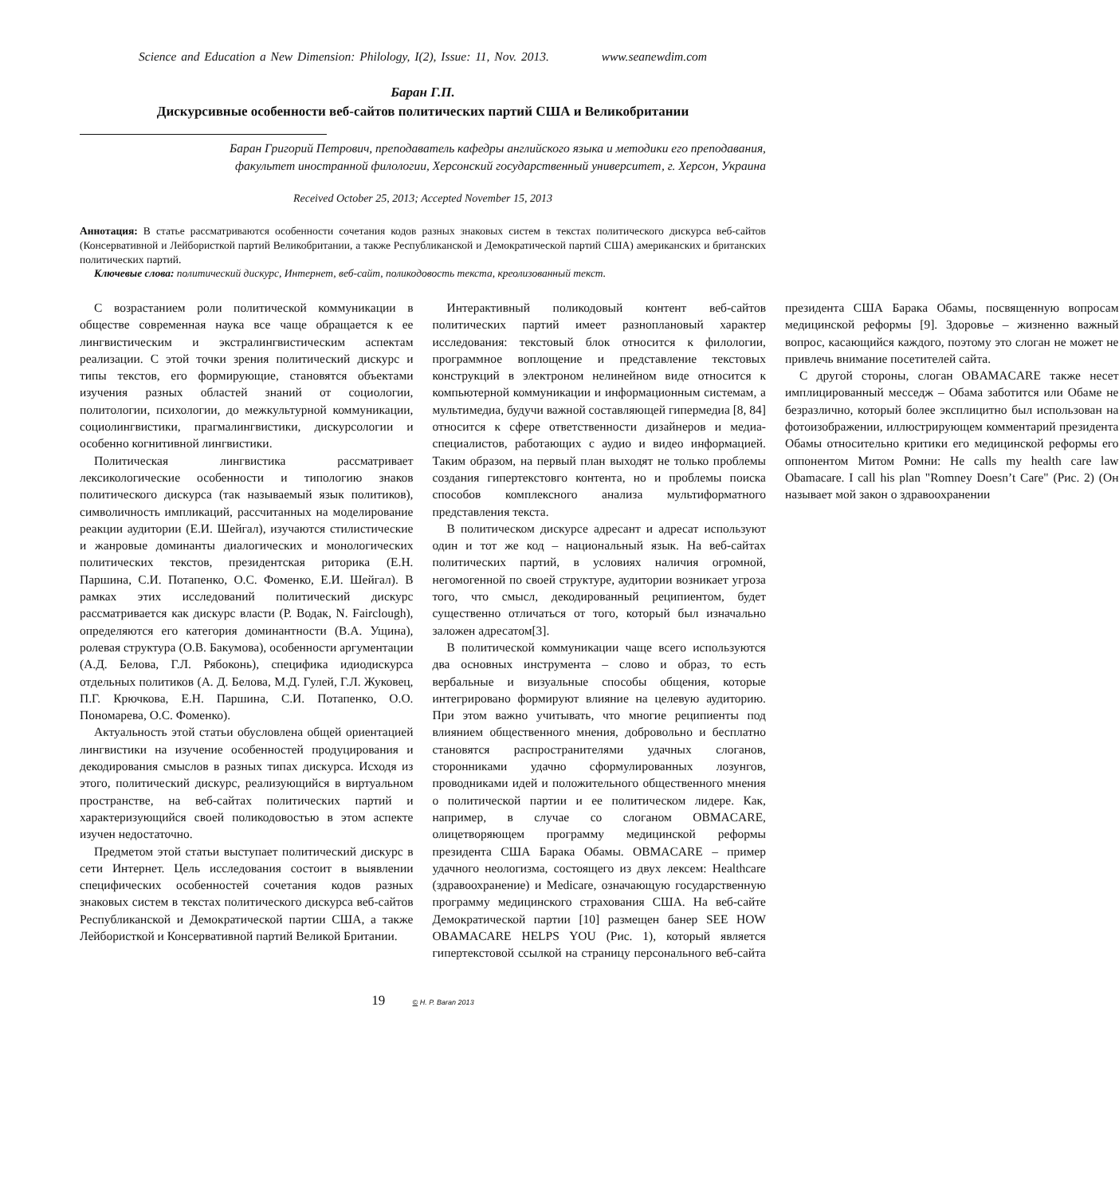Science and Education a New Dimension: Philology, I(2), Issue: 11, Nov. 2013. www.seanewdim.com
Баран Г.П.
Дискурсивные особенности веб-сайтов политических партий США и Великобритании
Баран Григорий Петрович, преподаватель кафедры английского языка и методики его преподавания,
факультет иностранной филологии, Херсонский государственный университет, г. Херсон, Украина
Received October 25, 2013; Accepted November 15, 2013
Аннотация: В статье рассматриваются особенности сочетания кодов разных знаковых систем в текстах политического дискурса веб-сайтов (Консервативной и Лейбористкой партий Великобритании, а также Республиканской и Демократической партий США) американских и британских политических партий.
Ключевые слова: политический дискурс, Интернет, веб-сайт, поликодовость текста, креолизованный текст.
С возрастанием роли политической коммуникации в обществе современная наука все чаще обращается к ее лингвистическим и экстралингвистическим аспектам реализации. С этой точки зрения политический дискурс и типы текстов, его формирующие, становятся объектами изучения разных областей знаний от социологии, политологии, психологии, до межкультурной коммуникации, социолингвистики, прагмалингвистики, дискурсологии и особенно когнитивной лингвистики.
Политическая лингвистика рассматривает лексикологические особенности и типологию знаков политического дискурса (так называемый язык политиков), символичность импликаций, рассчитанных на моделирование реакции аудитории (Е.И. Шейгал), изучаются стилистические и жанровые доминанты диалогических и монологических политических текстов, президентская риторика (Е.Н. Паршина, С.И. Потапенко, О.С. Фоменко, Е.И. Шейгал). В рамках этих исследований политический дискурс рассматривается как дискурс власти (Р. Водак, N. Fairclough), определяются его категория доминантности (В.А. Ущина), ролевая структура (О.В. Бакумова), особенности аргументации (А.Д. Белова, Г.Л. Рябоконь), специфика идиодискурса отдельных политиков (А. Д. Белова, М.Д. Гулей, Г.Л. Жуковец, П.Г. Крючкова, Е.Н. Паршина, С.И. Потапенко, О.О. Пономарева, О.С. Фоменко).
Актуальность этой статьи обусловлена общей ориентацией лингвистики на изучение особенностей продуцирования и декодирования смыслов в разных типах дискурса. Исходя из этого, политический дискурс, реализующийся в виртуальном пространстве, на веб-сайтах политических партий и характеризующийся своей поликодовостью в этом аспекте изучен недостаточно.
Предметом этой статьи выступает политический дискурс в сети Интернет. Цель исследования состоит в выявлении специфических особенностей сочетания кодов разных знаковых систем в текстах политического дискурса веб-сайтов Республиканской и Демократической партии США, а также Лейбористкой и Консервативной партий Великой Британии.
Интерактивный поликодовый контент веб-сайтов политических партий имеет разноплановый характер исследования: текстовый блок относится к филологии, программное воплощение и представление текстовых конструкций в электроном нелинейном виде относится к компьютерной коммуникации и информационным системам, а мультимедиа, будучи важной составляющей гипермедиа [8, 84] относится к сфере ответственности дизайнеров и медиа-специалистов, работающих с аудио и видео информацией. Таким образом, на первый план выходят не только проблемы создания гипертекстовго контента, но и проблемы поиска способов комплексного анализа мультиформатного представления текста.
В политическом дискурсе адресант и адресат используют один и тот же код – национальный язык. На веб-сайтах политических партий, в условиях наличия огромной, негомогенной по своей структуре, аудитории возникает угроза того, что смысл, декодированный реципиентом, будет существенно отличаться от того, который был изначально заложен адресатом[3].
В политической коммуникации чаще всего используются два основных инструмента – слово и образ, то есть вербальные и визуальные способы общения, которые интегрировано формируют влияние на целевую аудиторию. При этом важно учитывать, что многие реципиенты под влиянием общественного мнения, добровольно и бесплатно становятся распространителями удачных слоганов, сторонниками удачно сформулированных лозунгов, проводниками идей и положительного общественного мнения о политической партии и ее политическом лидере. Как, например, в случае со слоганом OBMACARE, олицетворяющем программу медицинской реформы президента США Барака Обамы. OBMACARE – пример удачного неологизма, состоящего из двух лексем: Healthcare (здравоохранение) и Medicare, означающую государственную программу медицинского страхования США. На веб-сайте Демократической партии [10] размещен банер SEE HOW OBAMACARE HELPS YOU (Рис. 1), который является гипертекстовой ссылкой на страницу персонального веб-сайта президента США Барака Обамы, посвященную вопросам медицинской реформы [9]. Здоровье – жизненно важный вопрос, касающийся каждого, поэтому это слоган не может не привлечь внимание посетителей сайта.
С другой стороны, слоган OBAMACARE также несет имплицированный месседж – Обама заботится или Обаме не безразлично, который более эксплицитно был использован на фотоизображении, иллюстрирующем комментарий президента Обамы относительно критики его медицинской реформы его оппонентом Митом Ромни: He calls my health care law Obamacare. I call his plan "Romney Doesn’t Care" (Рис. 2) (Он называет мой закон о здравоохранении
19 © H. P. Baran 2013